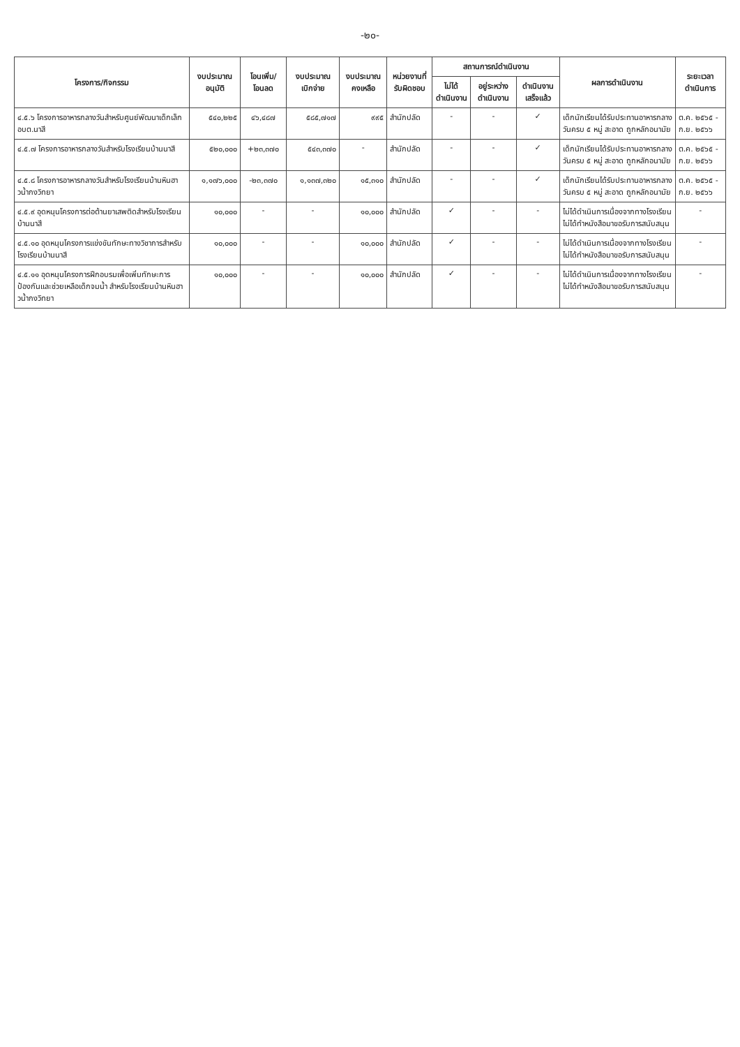-๒๐-
| โครงการ/กิจกรรม | งบประมาณ อนุมัติ | โอนเพิ่ม/ โอนลด | งบประมาณ เบิกจ่าย | งบประมาณ คงเหลือ | หน่วยงานที่ รับผิดชอบ | สถานการณ์ดำเนินงาน | | | ผลการดำเนินงาน | ระยะเวลา ดำเนินการ |
| --- | --- | --- | --- | --- | --- | --- | --- | --- | --- | --- |
| | | | | | | ไม่ได้ ดำเนินงาน | อยู่ระหว่าง ดำเนินงาน | ดำเนินงาน เสร็จแล้ว | | |
| ๔.๕.๖ โครงการอาหารกลางวันสำหรับศูนย์พัฒนาเด็กเล็ก อบต.นาสี | ๕๔๐,๒๒๕ | ๔๖,๔๘๗ | ๕๘๕,๗๑๗ | ๙๙๕ | สำนักปลัด | - | - | ✓ | เด็กนักเรียนได้รับประทานอาหารกลางวันครบ ๕ หมู่ สะอาด ถูกหลักอนามัย | ต.ค. ๒๕๖๕ - ก.ย. ๒๕๖๖ |
| ๔.๕.๗ โครงการอาหารกลางวันสำหรับโรงเรียนบ้านนาสี | ๕๒๐,๐๐๐ | +๒๓,๓๗๐ | ๕๔๓,๓๗๐ | - | สำนักปลัด | - | - | ✓ | เด็กนักเรียนได้รับประทานอาหารกลางวันครบ ๕ หมู่ สะอาด ถูกหลักอนามัย | ต.ค. ๒๕๖๕ - ก.ย. ๒๕๖๖ |
| ๔.๕.๘ โครงการอาหารกลางวันสำหรับโรงเรียนบ้านหินฮาวน้ำกงวิทยา | ๑,๑๗๖,๐๐๐ | -๒๓,๓๗๐ | ๑,๑๓๗,๓๒๐ | ๑๕,๓๑๐ | สำนักปลัด | - | - | ✓ | เด็กนักเรียนได้รับประทานอาหารกลางวันครบ ๕ หมู่ สะอาด ถูกหลักอนามัย | ต.ค. ๒๕๖๕ - ก.ย. ๒๕๖๖ |
| ๔.๕.๙ อุดหนุนโครงการต่อต้านยาเสพติดสำหรับโรงเรียนบ้านนาสี | ๑๐,๐๐๐ | - | - | ๑๐,๐๐๐ | สำนักปลัด | ✓ | - | - | ไม่ได้ดำเนินการเนื่องจากทางโรงเรียนไม่ได้ทำหนังสือมาขอรับการสนับสนุน | - |
| ๔.๕.๑๐ อุดหนุนโครงการแข่งขันทักษะทางวิชาการสำหรับโรงเรียนบ้านนาสี | ๑๐,๐๐๐ | - | - | ๑๐,๐๐๐ | สำนักปลัด | ✓ | - | - | ไม่ได้ดำเนินการเนื่องจากทางโรงเรียนไม่ได้ทำหนังสือมาขอรับการสนับสนุน | - |
| ๔.๕.๑๑ อุดหนุนโครงการฝึกอบรมเพื่อเพิ่มทักษะการป้องกันและช่วยเหลือเด็กจมน้ำ สำหรับโรงเรียนบ้านหินฮาวน้ำกงวิทยา | ๑๐,๐๐๐ | - | - | ๑๐,๐๐๐ | สำนักปลัด | ✓ | - | - | ไม่ได้ดำเนินการเนื่องจากทางโรงเรียนไม่ได้ทำหนังสือมาขอรับการสนับสนุน | - |